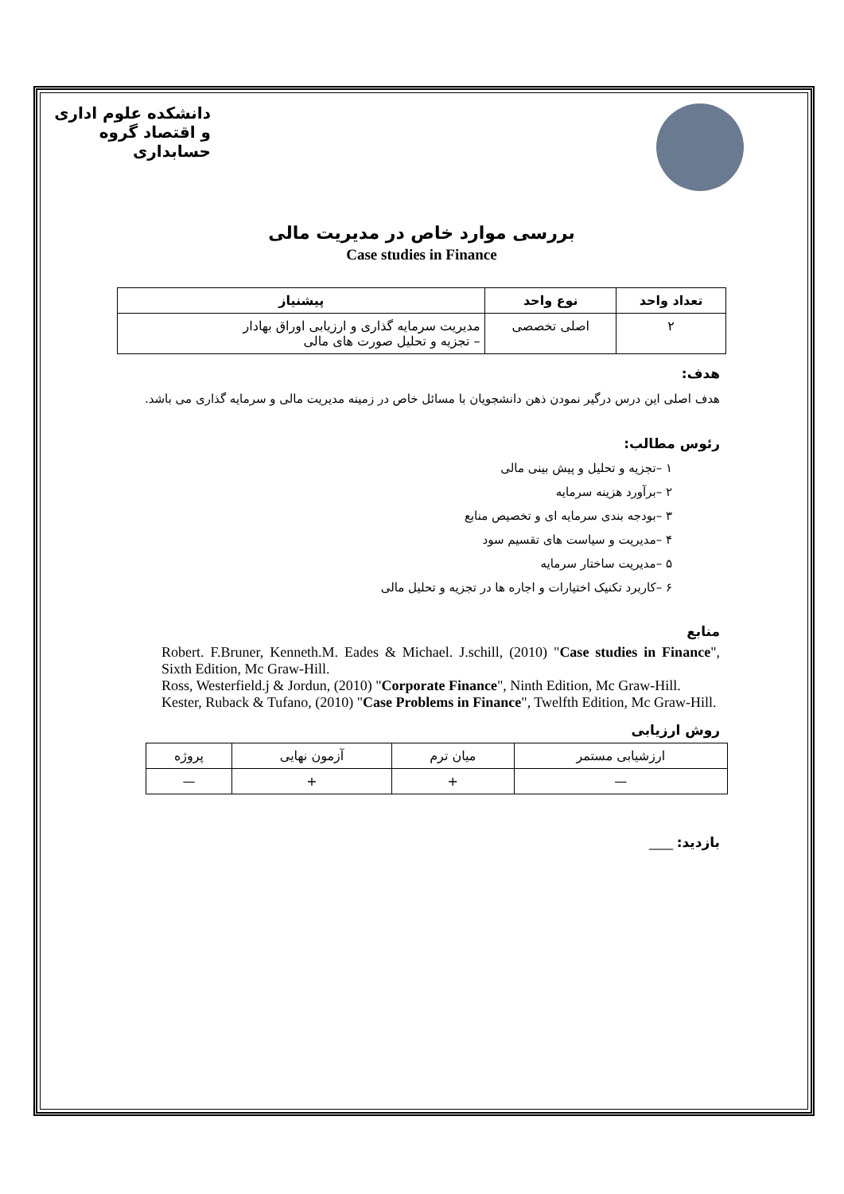دانشکده علوم اداری و اقتصاد گروه حسابداری
بررسی موارد خاص در مدیریت مالی
Case studies in Finance
| تعداد واحد | نوع واحد | پیشنیاز |
| --- | --- | --- |
| ۲ | اصلی تخصصی | مدیریت سرمایه گذاری و ارزیابی اوراق بهادار – تجزیه و تحلیل صورت های مالی |
هدف:
هدف اصلی این درس درگیر نمودن ذهن دانشجویان با مسائل خاص در زمینه مدیریت مالی و سرمایه گذاری می باشد.
رئوس مطالب:
۱ –تجزیه و تحلیل و پیش بینی مالی
۲ –برآورد هزینه سرمایه
۳ –بودجه بندی سرمایه ای و تخصیص منابع
۴ –مدیریت و سیاست های تقسیم سود
۵ –مدیریت ساختار سرمایه
۶ –کاربرد تکنیک اختیارات و اجاره ها در تجزیه و تحلیل مالی
منابع
Robert. F.Bruner, Kenneth.M. Eades & Michael. J.schill, (2010) "Case studies in Finance", Sixth Edition, Mc Graw-Hill.
Ross, Westerfield.j & Jordun, (2010) "Corporate Finance", Ninth Edition, Mc Graw-Hill.
Kester, Ruback & Tufano, (2010) "Case Problems in Finance", Twelfth Edition, Mc Graw-Hill.
روش ارزیابی
| ارزشیابی مستمر | میان ترم | آزمون نهایی | پروژه |
| — | + | + | — |
بازدید: ____